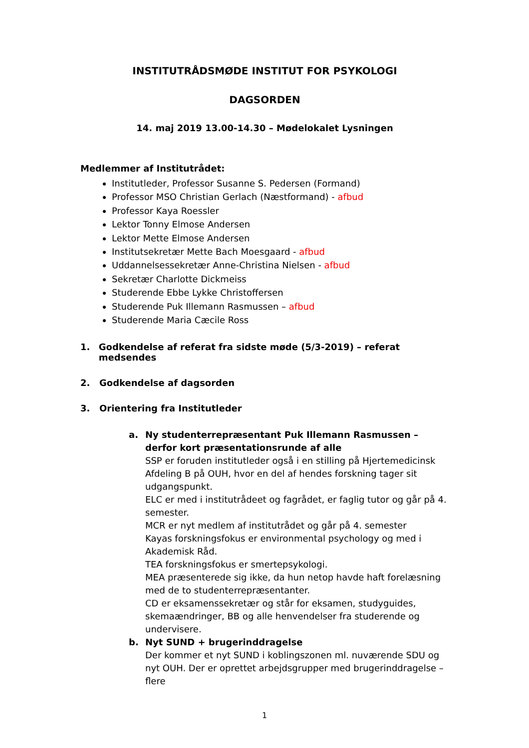INSTITUTRÅDSMØDE INSTITUT FOR PSYKOLOGI
DAGSORDEN
14. maj 2019 13.00-14.30 – Mødelokalet Lysningen
Medlemmer af Institutrådet:
Institutleder, Professor Susanne S. Pedersen (Formand)
Professor MSO Christian Gerlach (Næstformand) - afbud
Professor Kaya Roessler
Lektor Tonny Elmose Andersen
Lektor Mette Elmose Andersen
Institutsekretær Mette Bach Moesgaard - afbud
Uddannelsessekretær Anne-Christina Nielsen - afbud
Sekretær Charlotte Dickmeiss
Studerende Ebbe Lykke Christoffersen
Studerende Puk Illemann Rasmussen – afbud
Studerende Maria Cæcile Ross
1. Godkendelse af referat fra sidste møde (5/3-2019) – referat medsendes
2. Godkendelse af dagsorden
3. Orientering fra Institutleder
a. Ny studenterrepræsentant Puk Illemann Rasmussen – derfor kort præsentationsrunde af alle
SSP er foruden institutleder også i en stilling på Hjertemedicinsk Afdeling B på OUH, hvor en del af hendes forskning tager sit udgangspunkt.
ELC er med i institutrådeet og fagrådet, er faglig tutor og går på 4. semester.
MCR er nyt medlem af institutrådet og går på 4. semester
Kayas forskningsfokus er environmental psychology og med i Akademisk Råd.
TEA forskningsfokus er smertepsykologi.
MEA præsenterede sig ikke, da hun netop havde haft forelæsning med de to studenterrepræsentanter.
CD er eksamenssekretær og står for eksamen, studyguides, skemaændringer, BB og alle henvendelser fra studerende og undervisere.
b. Nyt SUND + brugerinddragelse
Der kommer et nyt SUND i koblingszonen ml. nuværende SDU og nyt OUH. Der er oprettet arbejdsgrupper med brugerinddragelse – flere
1